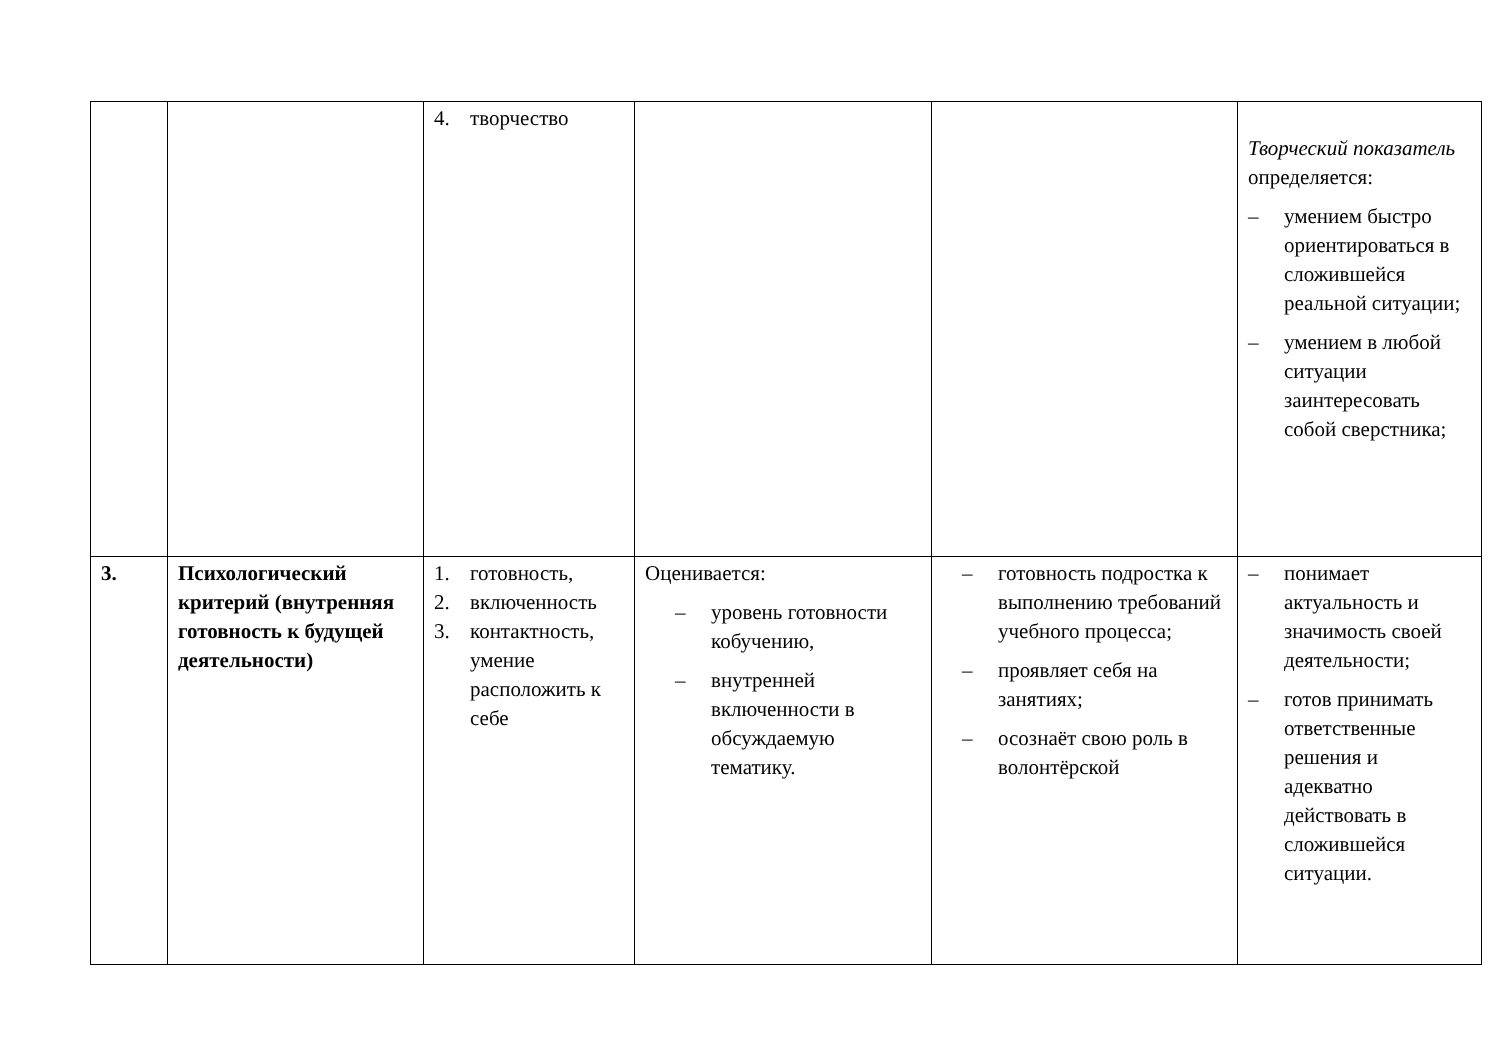| | | 4. творчество | | | Творческий показатель определяется: – умением быстро ориентироваться в сложившейся реальной ситуации; – умением в любой ситуации заинтересовать собой сверстника; |
| 3. | Психологический критерий (внутренняя готовность к будущей деятельности) | 1. готовность, 2. включенность 3. контактность, умение расположить к себе | Оценивается: – уровень готовности кобучению, – внутренней включенности в обсуждаемую тематику. | – готовность подростка к выполнению требований учебного процесса; – проявляет себя на занятиях; – осознаёт свою роль в волонтёрской | – понимает актуальность и значимость своей деятельности; – готов принимать ответственные решения и адекватно действовать в сложившейся ситуации. |